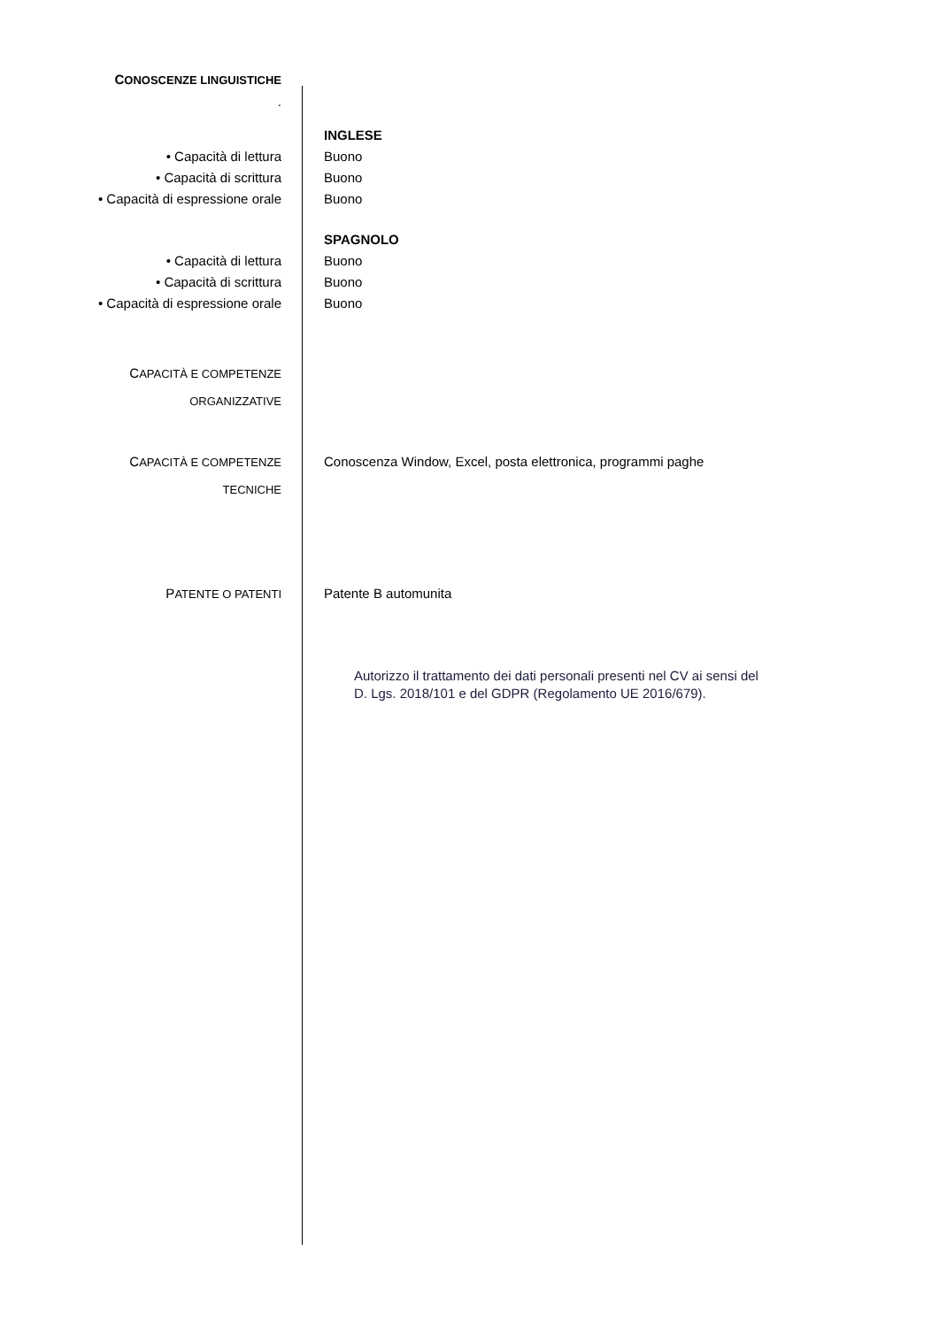CONOSCENZE LINGUISTICHE
.
INGLESE
• Capacità di lettura Buono
• Capacità di scrittura Buono
• Capacità di espressione orale Buono
SPAGNOLO
• Capacità di lettura Buono
• Capacità di scrittura Buono
• Capacità di espressione orale Buono
CAPACITÀ E COMPETENZE
ORGANIZZATIVE
CAPACITÀ E COMPETENZE
TECNICHE
Conoscenza Window, Excel, posta elettronica, programmi paghe
PATENTE O PATENTI
Patente B automunita
Autorizzo il trattamento dei dati personali presenti nel CV ai sensi del
D. Lgs. 2018/101 e del GDPR (Regolamento UE 2016/679).